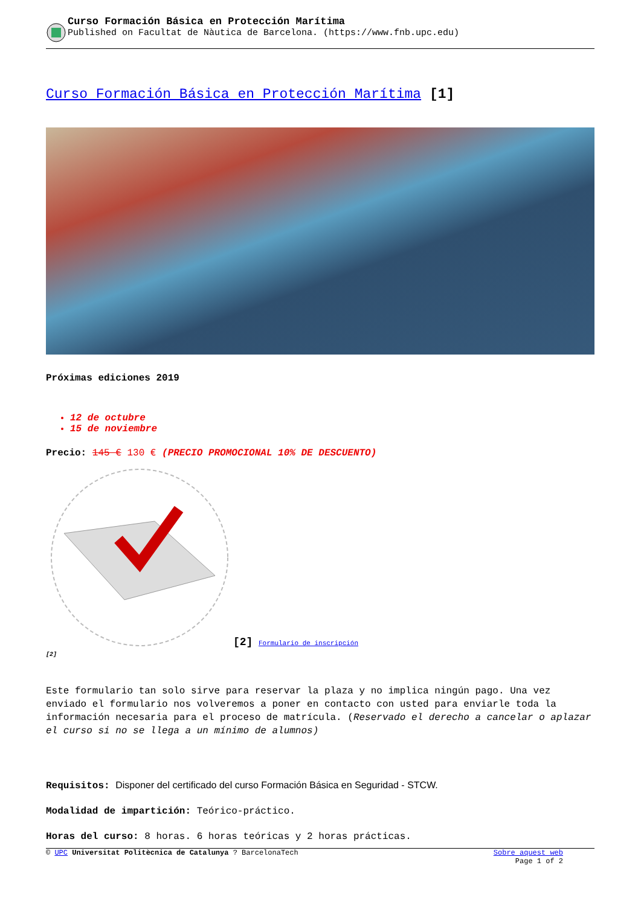Curso Formación Básica en Protección Marítima
Published on Facultat de Nàutica de Barcelona. (https://www.fnb.upc.edu)
Curso Formación Básica en Protección Marítima [1]
Próximas ediciones 2019
12 de octubre
15 de noviembre
Precio: 145 € 130 € (PRECIO PROMOCIONAL 10% DE DESCUENTO)
[2]
[2] Formulario de inscripción
Este formulario tan solo sirve para reservar la plaza y no implica ningún pago. Una vez enviado el formulario nos volveremos a poner en contacto con usted para enviarle toda la información necesaria para el proceso de matrícula. (Reservado el derecho a cancelar o aplazar el curso si no se llega a un mínimo de alumnos)
Requisitos: Disponer del certificado del curso Formación Básica en Seguridad - STCW.
Modalidad de impartición: Teórico-práctico.
Horas del curso: 8 horas. 6 horas teóricas y 2 horas prácticas.
© UPC Universitat Politècnica de Catalunya ? BarcelonaTech Sobre aquest web
Page 1 of 2